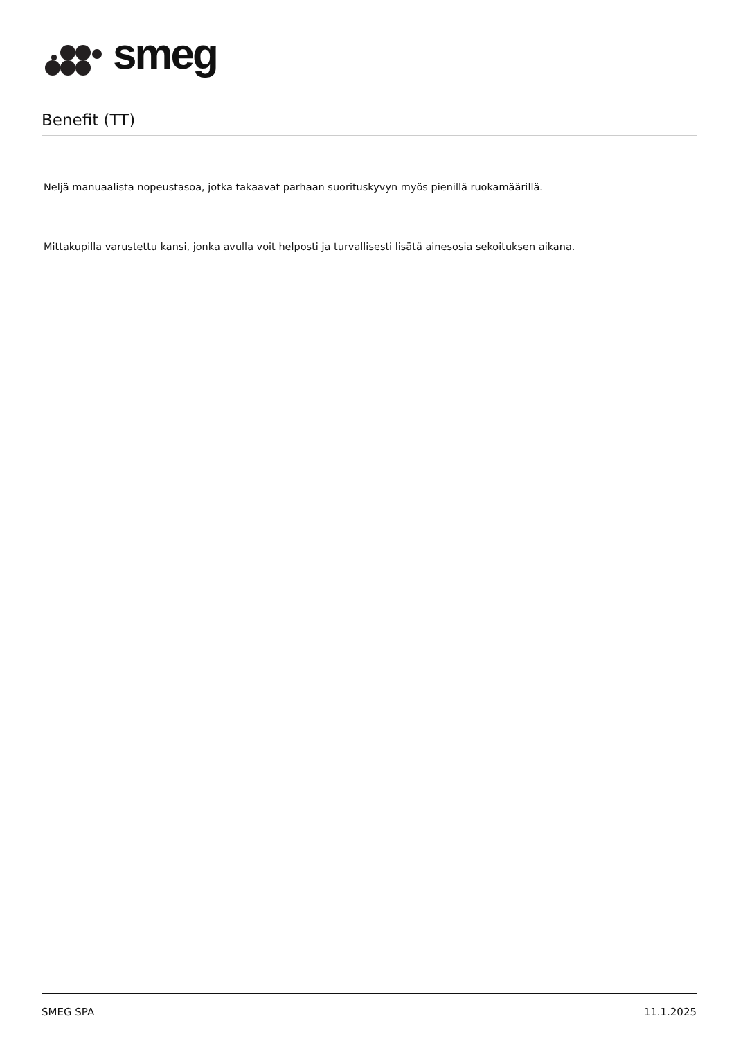smeg
Benefit (TT)
Neljä manuaalista nopeustasoa, jotka takaavat parhaan suorituskyvyn myös pienillä ruokamäärillä.
Mittakupilla varustettu kansi, jonka avulla voit helposti ja turvallisesti lisätä ainesosia sekoituksen aikana.
SMEG SPA 11.1.2025